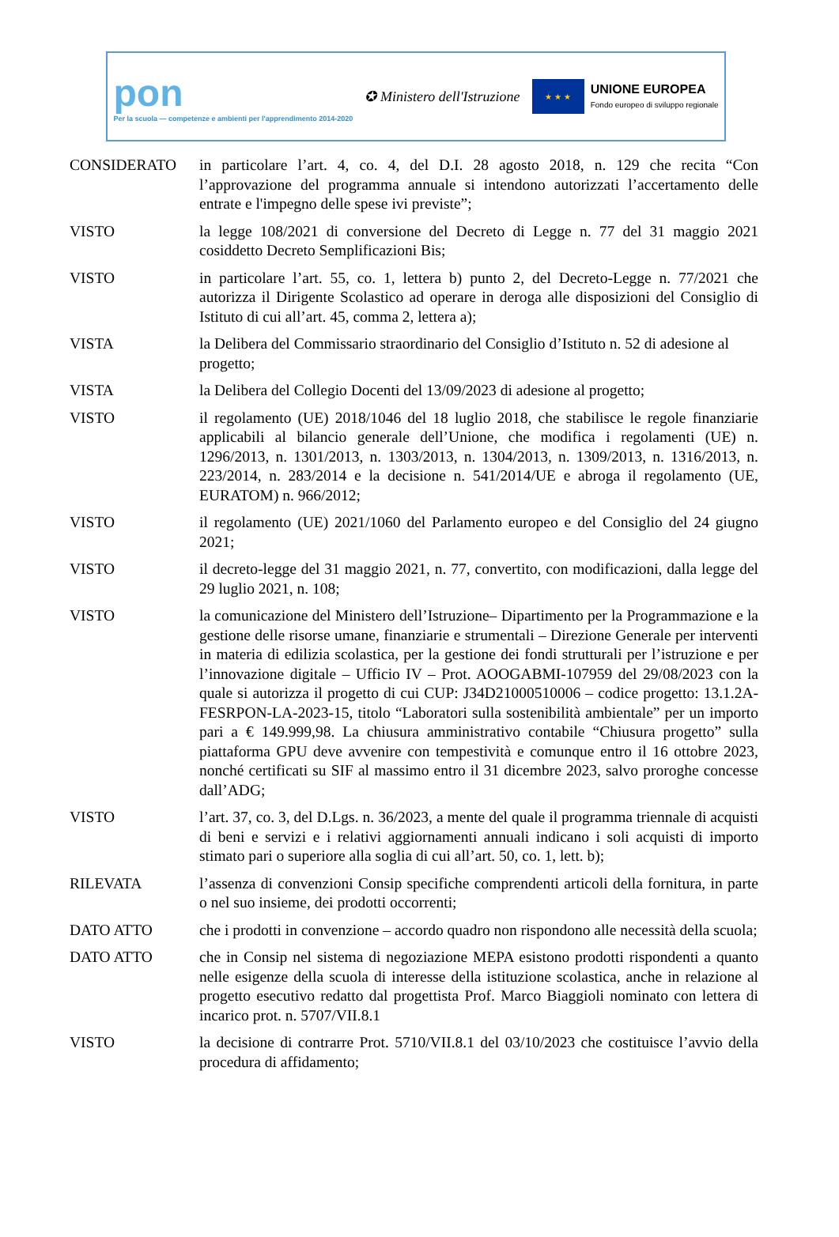pon
Per la scuola — competenze e ambienti per l'apprendimento 2014-2020
✪ Ministero dell'Istruzione
★ ★ ★
UNIONE EUROPEA
Fondo europeo di sviluppo regionale
CONSIDERATO in particolare l’art. 4, co. 4, del D.I. 28 agosto 2018, n. 129 che recita “Con l’approvazione del programma annuale si intendono autorizzati l’accertamento delle entrate e l'impegno delle spese ivi previste”;
VISTO la legge 108/2021 di conversione del Decreto di Legge n. 77 del 31 maggio 2021 cosiddetto Decreto Semplificazioni Bis;
VISTO in particolare l’art. 55, co. 1, lettera b) punto 2, del Decreto-Legge n. 77/2021 che autorizza il Dirigente Scolastico ad operare in deroga alle disposizioni del Consiglio di Istituto di cui all’art. 45, comma 2, lettera a);
VISTA la Delibera del Commissario straordinario del Consiglio d’Istituto n. 52 di adesione al progetto;
VISTA la Delibera del Collegio Docenti del 13/09/2023 di adesione al progetto;
VISTO il regolamento (UE) 2018/1046 del 18 luglio 2018, che stabilisce le regole finanziarie applicabili al bilancio generale dell’Unione, che modifica i regolamenti (UE) n. 1296/2013, n. 1301/2013, n. 1303/2013, n. 1304/2013, n. 1309/2013, n. 1316/2013, n. 223/2014, n. 283/2014 e la decisione n. 541/2014/UE e abroga il regolamento (UE, EURATOM) n. 966/2012;
VISTO il regolamento (UE) 2021/1060 del Parlamento europeo e del Consiglio del 24 giugno 2021;
VISTO il decreto-legge del 31 maggio 2021, n. 77, convertito, con modificazioni, dalla legge del 29 luglio 2021, n. 108;
VISTO la comunicazione del Ministero dell’Istruzione– Dipartimento per la Programmazione e la gestione delle risorse umane, finanziarie e strumentali – Direzione Generale per interventi in materia di edilizia scolastica, per la gestione dei fondi strutturali per l’istruzione e per l’innovazione digitale – Ufficio IV – Prot. AOOGABMI-107959 del 29/08/2023 con la quale si autorizza il progetto di cui CUP: J34D21000510006 – codice progetto: 13.1.2A-FESRPON-LA-2023-15, titolo “Laboratori sulla sostenibilità ambientale” per un importo pari a € 149.999,98. La chiusura amministrativo contabile “Chiusura progetto” sulla piattaforma GPU deve avvenire con tempestività e comunque entro il 16 ottobre 2023, nonché certificati su SIF al massimo entro il 31 dicembre 2023, salvo proroghe concesse dall’ADG;
VISTO l’art. 37, co. 3, del D.Lgs. n. 36/2023, a mente del quale il programma triennale di acquisti di beni e servizi e i relativi aggiornamenti annuali indicano i soli acquisti di importo stimato pari o superiore alla soglia di cui all’art. 50, co. 1, lett. b);
RILEVATA l’assenza di convenzioni Consip specifiche comprendenti articoli della fornitura, in parte o nel suo insieme, dei prodotti occorrenti;
DATO ATTO che i prodotti in convenzione – accordo quadro non rispondono alle necessità della scuola;
DATO ATTO che in Consip nel sistema di negoziazione MEPA esistono prodotti rispondenti a quanto nelle esigenze della scuola di interesse della istituzione scolastica, anche in relazione al progetto esecutivo redatto dal progettista Prof. Marco Biaggioli nominato con lettera di incarico prot. n. 5707/VII.8.1
VISTO la decisione di contrarre Prot. 5710/VII.8.1 del 03/10/2023 che costituisce l’avvio della procedura di affidamento;